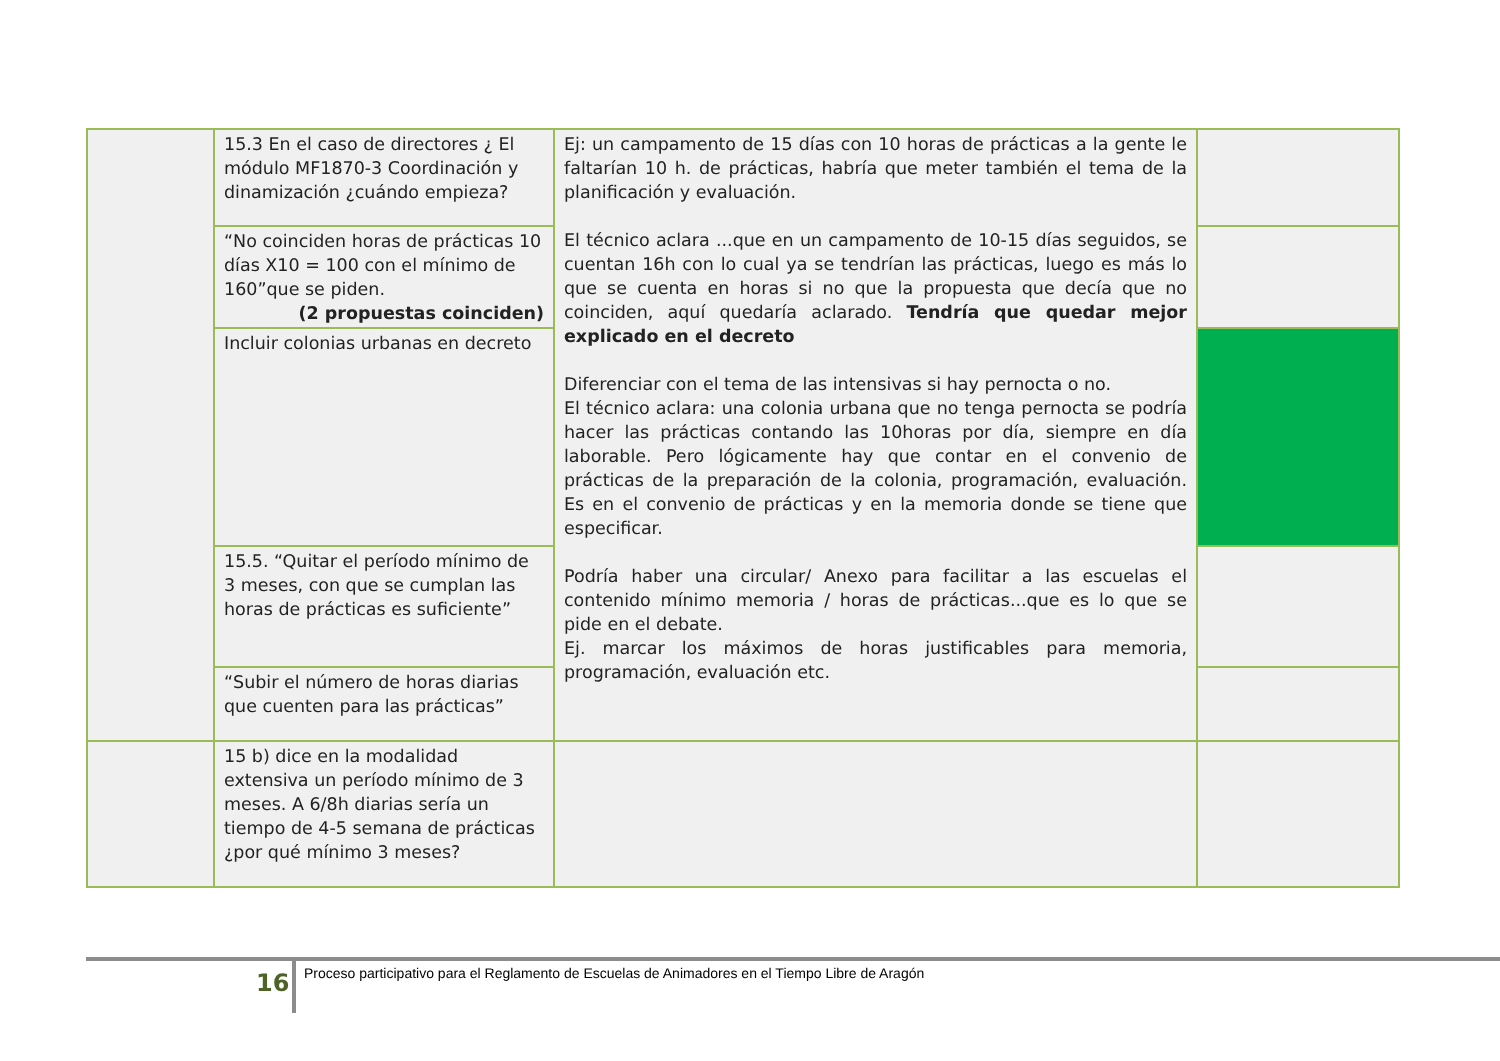| | 15.3 En el caso de directores ¿ El módulo MF1870-3 Coordinación y dinamización ¿cuándo empieza? | Ej: un campamento de 15 días con 10 horas de prácticas a la gente le faltarían 10 h. de prácticas, habría que meter también el tema de la planificación y evaluación. El técnico aclara ...que en un campamento de 10-15 días seguidos, se cuentan 16h con lo cual ya se tendrían las prácticas, luego es más lo que se cuenta en horas si no que la propuesta que decía que no coinciden, aquí quedaría aclarado. Tendría que quedar mejor explicado en el decreto Diferenciar con el tema de las intensivas si hay pernocta o no. El técnico aclara: una colonia urbana que no tenga pernocta se podría hacer las prácticas contando las 10horas por día, siempre en día laborable. Pero lógicamente hay que contar en el convenio de prácticas de la preparación de la colonia, programación, evaluación. Es en el convenio de prácticas y en la memoria donde se tiene que especificar. Podría haber una circular/ Anexo para facilitar a las escuelas el contenido mínimo memoria / horas de prácticas...que es lo que se pide en el debate. Ej. marcar los máximos de horas justificables para memoria, programación, evaluación etc. | |
| | “No coinciden horas de prácticas 10 días X10 = 100 con el mínimo de 160”que se piden. (2 propuestas coinciden) | | |
| | Incluir colonias urbanas en decreto | | |
| | 15.5. “Quitar el período mínimo de 3 meses, con que se cumplan las horas de prácticas es suficiente” | | |
| | “Subir el número de horas diarias que cuenten para las prácticas” | | |
| | 15 b) dice en la modalidad extensiva un período mínimo de 3 meses. A 6/8h diarias sería un tiempo de 4-5 semana de prácticas ¿por qué mínimo 3 meses? | | |
16 Proceso participativo para el Reglamento de Escuelas de Animadores en el Tiempo Libre de Aragón